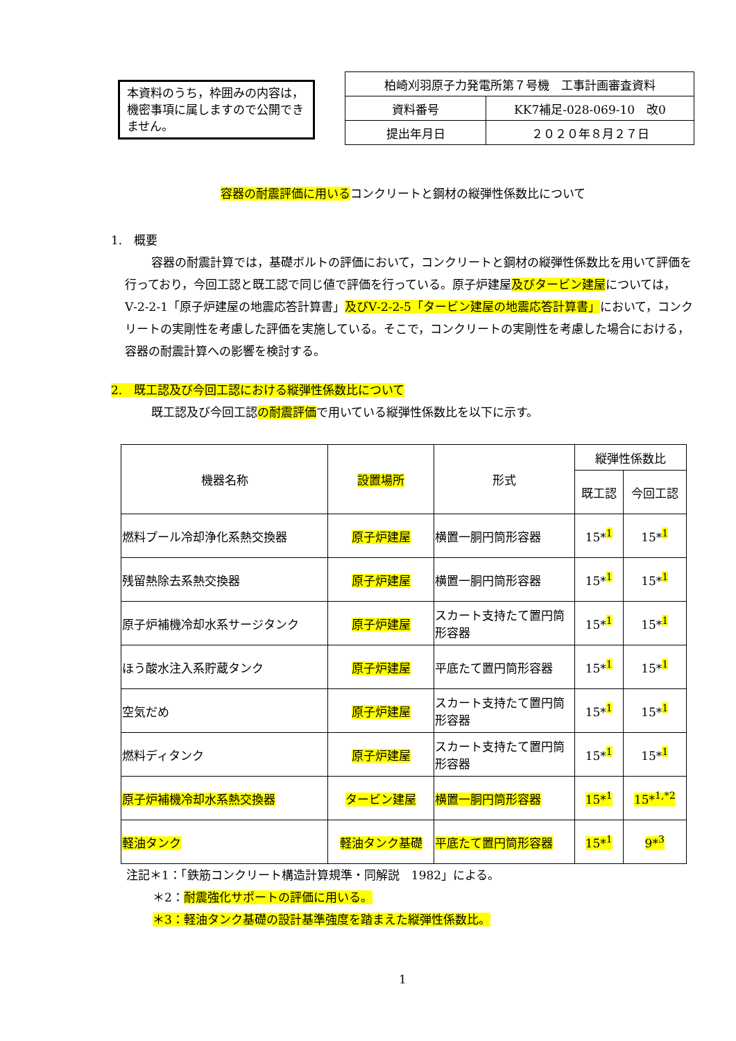本資料のうち，枠囲みの内容は，機密事項に属しますので公開できません。
| 柏崎刈羽原子力発電所第７号機 工事計画審査資料 | |
| 資料番号 | KK7補足-028-069-10 改0 |
| 提出年月日 | ２０２０年８月２７日 |
容器の耐震評価に用いるコンクリートと鋼材の縦弾性係数比について
1.　概要
容器の耐震計算では，基礎ボルトの評価において，コンクリートと鋼材の縦弾性係数比を用いて評価を行っており，今回工認と既工認で同じ値で評価を行っている。原子炉建屋及びタービン建屋については，Ⅴ-2-2-1「原子炉建屋の地震応答計算書」及びⅤ-2-2-5「タービン建屋の地震応答計算書」において，コンクリートの実剛性を考慮した評価を実施している。そこで，コンクリートの実剛性を考慮した場合における，容器の耐震計算への影響を検討する。
2.　既工認及び今回工認における縦弾性係数比について
既工認及び今回工認の耐震評価で用いている縦弾性係数比を以下に示す。
| 機器名称 | 設置場所 | 形式 | 縦弾性係数比 | |
| --- | --- | --- | --- | --- |
| | | | 既工認 | 今回工認 |
| 燃料プール冷却浄化系熱交換器 | 原子炉建屋 | 横置一胴円筒形容器 | 15*<sup>1</sup> | 15*<sup>1</sup> |
| 残留熱除去系熱交換器 | 原子炉建屋 | 横置一胴円筒形容器 | 15*<sup>1</sup> | 15*<sup>1</sup> |
| 原子炉補機冷却水系サージタンク | 原子炉建屋 | スカート支持たて置円筒形容器 | 15*<sup>1</sup> | 15*<sup>1</sup> |
| ほう酸水注入系貯蔵タンク | 原子炉建屋 | 平底たて置円筒形容器 | 15*<sup>1</sup> | 15*<sup>1</sup> |
| 空気だめ | 原子炉建屋 | スカート支持たて置円筒形容器 | 15*<sup>1</sup> | 15*<sup>1</sup> |
| 燃料ディタンク | 原子炉建屋 | スカート支持たて置円筒形容器 | 15*<sup>1</sup> | 15*<sup>1</sup> |
| 原子炉補機冷却水系熱交換器 | タービン建屋 | 横置一胴円筒形容器 | 15*<sup>1</sup> | 15*<sup>1,*2</sup> |
| 軽油タンク | 軽油タンク基礎 | 平底たて置円筒形容器 | 15*<sup>1</sup> | 9*<sup>3</sup> |
注記＊1：「鉄筋コンクリート構造計算規準・同解説　1982」による。
＊2：耐震強化サポートの評価に用いる。
＊3：軽油タンク基礎の設計基準強度を踏まえた縦弾性係数比。
1